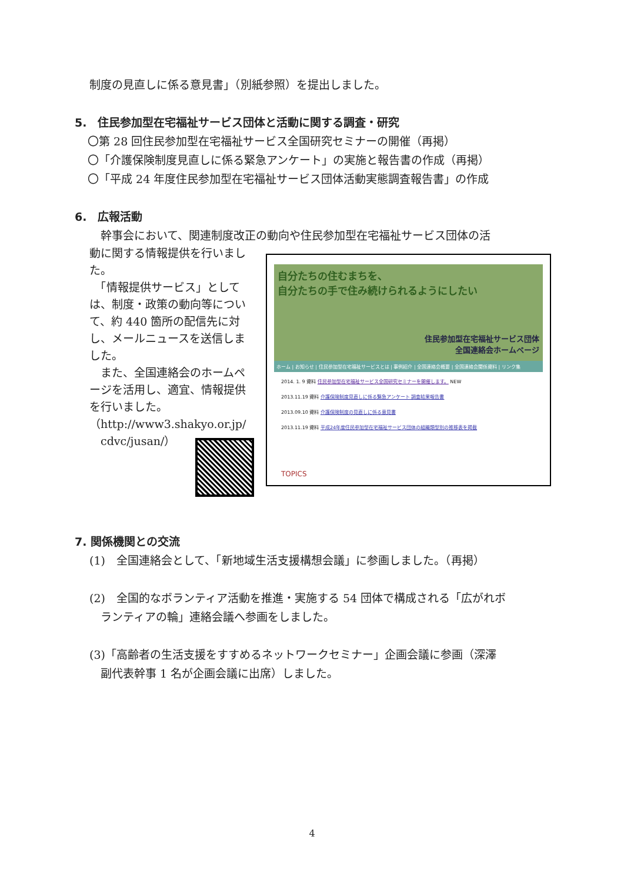制度の見直しに係る意見書」（別紙参照）を提出しました。
5.　住民参加型在宅福祉サービス団体と活動に関する調査・研究
〇第 28 回住民参加型在宅福祉サービス全国研究セミナーの開催（再掲）
〇「介護保険制度見直しに係る緊急アンケート」の実施と報告書の作成（再掲）
〇「平成 24 年度住民参加型在宅福祉サービス団体活動実態調査報告書」の作成
6.　広報活動
　幹事会において、関連制度改正の動向や住民参加型在宅福祉サービス団体の活
動に関する情報提供を行いました。
　「情報提供サービス」としては、制度・政策の動向等について、約 440 箇所の配信先に対し、メールニュースを送信しました。
　また、全国連絡会のホームページを活用し、適宜、情報提供を行いました。
（http://www3.shakyo.or.jp/
　cdvc/jusan/）
自分たちの住むまちを、
自分たちの手で住み続けられるようにしたい
住民参加型在宅福祉サービス団体
全国連絡会ホームページ
ホーム | お知らせ | 住民参加型在宅福祉サービスとは | 事例紹介 | 全国連絡会概要 | 全国連絡会関係資料 | リンク集
2014. 1. 9 資料 住民参加型在宅福祉サービス全国研究セミナーを開催します。 NEW
2013.11.19 資料 介護保険制度見直しに係る緊急アンケート 調査結果報告書
2013.09.10 資料 介護保険制度の見直しに係る意見書
2013.11.19 資料 平成24年度住民参加型在宅福祉サービス団体の組織類型別の推移表を掲載
TOPICS
7. 関係機関との交流
(1)　全国連絡会として、「新地域生活支援構想会議」に参画しました。（再掲）
(2)　全国的なボランティア活動を推進・実施する 54 団体で構成される「広がれボ
　ランティアの輪」連絡会議へ参画をしました。
(3)「高齢者の生活支援をすすめるネットワークセミナー」企画会議に参画（深澤
　副代表幹事 1 名が企画会議に出席）しました。
4